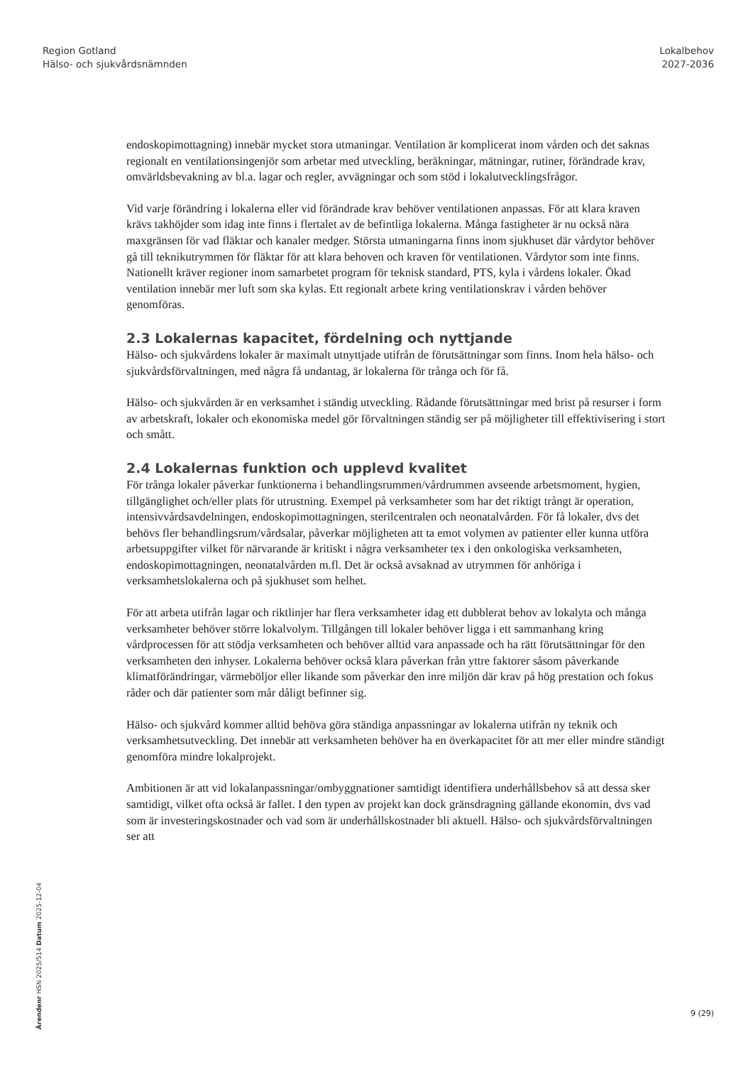Region Gotland
Hälso- och sjukvårdsnämnden
Lokalbehov
2027-2036
endoskopimottagning) innebär mycket stora utmaningar. Ventilation är komplicerat inom vården och det saknas regionalt en ventilationsingenjör som arbetar med utveckling, beräkningar, mätningar, rutiner, förändrade krav, omvärldsbevakning av bl.a. lagar och regler, avvägningar och som stöd i lokalutvecklingsfrågor.
Vid varje förändring i lokalerna eller vid förändrade krav behöver ventilationen anpassas. För att klara kraven krävs takhöjder som idag inte finns i flertalet av de befintliga lokalerna. Många fastigheter är nu också nära maxgränsen för vad fläktar och kanaler medger. Största utmaningarna finns inom sjukhuset där vårdytor behöver gå till teknikutrymmen för fläktar för att klara behoven och kraven för ventilationen. Vårdytor som inte finns. Nationellt kräver regioner inom samarbetet program för teknisk standard, PTS, kyla i vårdens lokaler. Ökad ventilation innebär mer luft som ska kylas. Ett regionalt arbete kring ventilationskrav i vården behöver genomföras.
2.3 Lokalernas kapacitet, fördelning och nyttjande
Hälso- och sjukvårdens lokaler är maximalt utnyttjade utifrån de förutsättningar som finns. Inom hela hälso- och sjukvårdsförvaltningen, med några få undantag, är lokalerna för trånga och för få.
Hälso- och sjukvården är en verksamhet i ständig utveckling. Rådande förutsättningar med brist på resurser i form av arbetskraft, lokaler och ekonomiska medel gör förvaltningen ständig ser på möjligheter till effektivisering i stort och smått.
2.4 Lokalernas funktion och upplevd kvalitet
För trånga lokaler påverkar funktionerna i behandlingsrummen/vårdrummen avseende arbetsmoment, hygien, tillgänglighet och/eller plats för utrustning. Exempel på verksamheter som har det riktigt trångt är operation, intensivvårdsavdelningen, endoskopimottagningen, sterilcentralen och neonatalvården. För få lokaler, dvs det behövs fler behandlingsrum/vårdsalar, påverkar möjligheten att ta emot volymen av patienter eller kunna utföra arbetsuppgifter vilket för närvarande är kritiskt i några verksamheter tex i den onkologiska verksamheten, endoskopimottagningen, neonatalvården m.fl. Det är också avsaknad av utrymmen för anhöriga i verksamhetslokalerna och på sjukhuset som helhet.
För att arbeta utifrån lagar och riktlinjer har flera verksamheter idag ett dubblerat behov av lokalyta och många verksamheter behöver större lokalvolym. Tillgången till lokaler behöver ligga i ett sammanhang kring vårdprocessen för att stödja verksamheten och behöver alltid vara anpassade och ha rätt förutsättningar för den verksamheten den inhyser. Lokalerna behöver också klara påverkan från yttre faktorer såsom påverkande klimatförändringar, värmeböljor eller likande som påverkar den inre miljön där krav på hög prestation och fokus råder och där patienter som mår dåligt befinner sig.
Hälso- och sjukvård kommer alltid behöva göra ständiga anpassningar av lokalerna utifrån ny teknik och verksamhetsutveckling. Det innebär att verksamheten behöver ha en överkapacitet för att mer eller mindre ständigt genomföra mindre lokalprojekt.
Ambitionen är att vid lokalanpassningar/ombyggnationer samtidigt identifiera underhållsbehov så att dessa sker samtidigt, vilket ofta också är fallet. I den typen av projekt kan dock gränsdragning gällande ekonomin, dvs vad som är investeringskostnader och vad som är underhållskostnader bli aktuell. Hälso- och sjukvårdsförvaltningen ser att
Ärendenr HSN 2025/514 Datum 2025-12-04
9 (29)